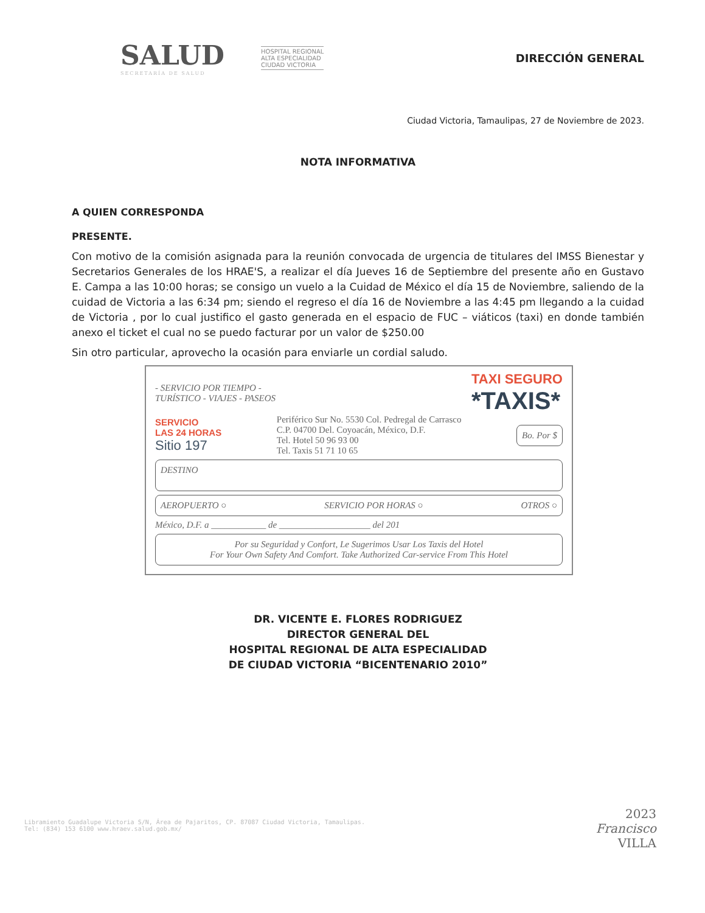SALUD
SECRETARÍA DE SALUD
HOSPITAL REGIONAL
ALTA ESPECIALIDAD
CIUDAD VICTORIA
DIRECCIÓN GENERAL
Ciudad Victoria, Tamaulipas, 27 de Noviembre de 2023.
NOTA INFORMATIVA
A QUIEN CORRESPONDA
PRESENTE.
Con motivo de la comisión asignada para la reunión convocada de urgencia de titulares del IMSS Bienestar y Secretarios Generales de los HRAE'S, a realizar el día Jueves 16 de Septiembre del presente año en Gustavo E. Campa a las 10:00 horas; se consigo un vuelo a la Cuidad de México el día 15 de Noviembre, saliendo de la cuidad de Victoria a las 6:34 pm; siendo el regreso el día 16 de Noviembre a las 4:45 pm llegando a la cuidad de Victoria , por lo cual justifico el gasto generada en el espacio de FUC – viáticos (taxi) en donde también anexo el ticket el cual no se puedo facturar por un valor de $250.00
Sin otro particular, aprovecho la ocasión para enviarle un cordial saludo.
- SERVICIO POR TIEMPO -
TURÍSTICO - VIAJES - PASEOS TAXI SEGURO
*TAXIS*
SERVICIO
LAS 24 HORAS
Sitio 197 Periférico Sur No. 5530 Col. Pedregal de Carrasco
C.P. 04700 Del. Coyoacán, México, D.F.
Tel. Hotel 50 96 93 00
Tel. Taxis 51 71 10 65 Bo. Por $
DESTINO
AEROPUERTO ○ SERVICIO POR HORAS ○ OTROS ○
México, D.F. a ____________ de ____________________ del 201
Por su Seguridad y Confort, Le Sugerimos Usar Los Taxis del Hotel
For Your Own Safety And Comfort. Take Authorized Car-service From This Hotel
DR. VICENTE E. FLORES RODRIGUEZ
DIRECTOR GENERAL DEL
HOSPITAL REGIONAL DE ALTA ESPECIALIDAD
DE CIUDAD VICTORIA “BICENTENARIO 2010”
Libramiento Guadalupe Victoria S/N, Área de Pajaritos, CP. 87087 Ciudad Victoria, Tamaulipas.
Tel: (834) 153 6100 www.hraev.salud.gob.mx/
2023
Francisco
VILLA